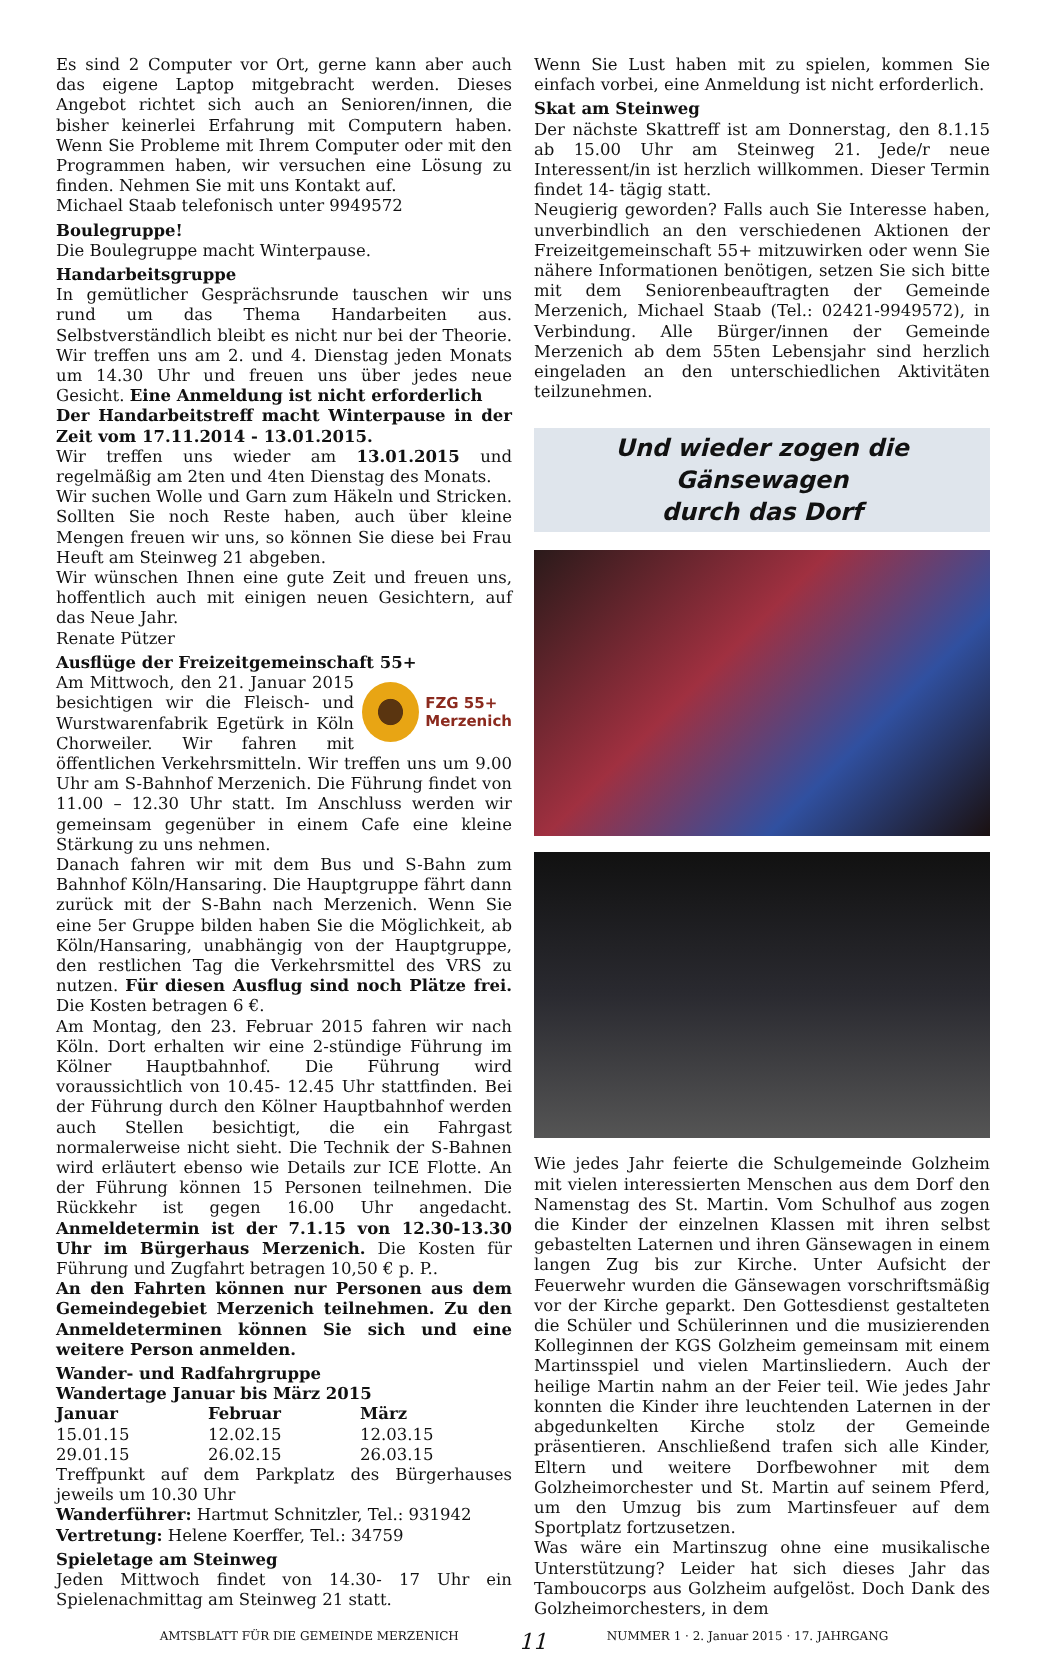Es sind 2 Computer vor Ort, gerne kann aber auch das eigene Laptop mitgebracht werden. Dieses Angebot richtet sich auch an Senioren/innen, die bisher keinerlei Erfahrung mit Computern haben. Wenn Sie Probleme mit Ihrem Computer oder mit den Programmen haben, wir versuchen eine Lösung zu finden. Nehmen Sie mit uns Kontakt auf.
Michael Staab telefonisch unter 9949572
Boulegruppe!
Die Boulegruppe macht Winterpause.
Handarbeitsgruppe
In gemütlicher Gesprächsrunde tauschen wir uns rund um das Thema Handarbeiten aus. Selbstverständlich bleibt es nicht nur bei der Theorie. Wir treffen uns am 2. und 4. Dienstag jeden Monats um 14.30 Uhr und freuen uns über jedes neue Gesicht. Eine Anmeldung ist nicht erforderlich
Der Handarbeitstreff macht Winterpause in der Zeit vom 17.11.2014 - 13.01.2015.
Wir treffen uns wieder am 13.01.2015 und regelmäßig am 2ten und 4ten Dienstag des Monats.
Wir suchen Wolle und Garn zum Häkeln und Stricken. Sollten Sie noch Reste haben, auch über kleine Mengen freuen wir uns, so können Sie diese bei Frau Heuft am Steinweg 21 abgeben.
Wir wünschen Ihnen eine gute Zeit und freuen uns, hoffentlich auch mit einigen neuen Gesichtern, auf das Neue Jahr.
Renate Pützer
Ausflüge der Freizeitgemeinschaft 55+
FZG 55+
Merzenich
Am Mittwoch, den 21. Januar 2015 besichtigen wir die Fleisch- und Wurstwarenfabrik Egetürk in Köln Chorweiler. Wir fahren mit öffentlichen Verkehrsmitteln. Wir treffen uns um 9.00 Uhr am S-Bahnhof Merzenich. Die Führung findet von 11.00 – 12.30 Uhr statt. Im Anschluss werden wir gemeinsam gegenüber in einem Cafe eine kleine Stärkung zu uns nehmen.
Danach fahren wir mit dem Bus und S-Bahn zum Bahnhof Köln/Hansaring. Die Hauptgruppe fährt dann zurück mit der S-Bahn nach Merzenich. Wenn Sie eine 5er Gruppe bilden haben Sie die Möglichkeit, ab Köln/Hansaring, unabhängig von der Hauptgruppe, den restlichen Tag die Verkehrsmittel des VRS zu nutzen. Für diesen Ausflug sind noch Plätze frei. Die Kosten betragen 6 €.
Am Montag, den 23. Februar 2015 fahren wir nach Köln. Dort erhalten wir eine 2-stündige Führung im Kölner Hauptbahnhof. Die Führung wird voraussichtlich von 10.45- 12.45 Uhr stattfinden. Bei der Führung durch den Kölner Hauptbahnhof werden auch Stellen besichtigt, die ein Fahrgast normalerweise nicht sieht. Die Technik der S-Bahnen wird erläutert ebenso wie Details zur ICE Flotte. An der Führung können 15 Personen teilnehmen. Die Rückkehr ist gegen 16.00 Uhr angedacht. Anmeldetermin ist der 7.1.15 von 12.30-13.30 Uhr im Bürgerhaus Merzenich. Die Kosten für Führung und Zugfahrt betragen 10,50 € p. P..
An den Fahrten können nur Personen aus dem Gemeindegebiet Merzenich teilnehmen. Zu den Anmeldeterminen können Sie sich und eine weitere Person anmelden.
Wander- und Radfahrgruppe
Wandertage Januar bis März 2015
| Januar | Februar | März |
| --- | --- | --- |
| 15.01.15 | 12.02.15 | 12.03.15 |
| 29.01.15 | 26.02.15 | 26.03.15 |
Treffpunkt auf dem Parkplatz des Bürgerhauses jeweils um 10.30 Uhr
Wanderführer: Hartmut Schnitzler, Tel.: 931942
Vertretung: Helene Koerffer, Tel.: 34759
Spieletage am Steinweg
Jeden Mittwoch findet von 14.30- 17 Uhr ein Spielenachmittag am Steinweg 21 statt.
Wenn Sie Lust haben mit zu spielen, kommen Sie einfach vorbei, eine Anmeldung ist nicht erforderlich.
Skat am Steinweg
Der nächste Skattreff ist am Donnerstag, den 8.1.15 ab 15.00 Uhr am Steinweg 21. Jede/r neue Interessent/in ist herzlich willkommen. Dieser Termin findet 14- tägig statt.
Neugierig geworden? Falls auch Sie Interesse haben, unverbindlich an den verschiedenen Aktionen der Freizeitgemeinschaft 55+ mitzuwirken oder wenn Sie nähere Informationen benötigen, setzen Sie sich bitte mit dem Seniorenbeauftragten der Gemeinde Merzenich, Michael Staab (Tel.: 02421-9949572), in Verbindung. Alle Bürger/innen der Gemeinde Merzenich ab dem 55ten Lebensjahr sind herzlich eingeladen an den unterschiedlichen Aktivitäten teilzunehmen.
Und wieder zogen die Gänsewagen
durch das Dorf
Wie jedes Jahr feierte die Schulgemeinde Golzheim mit vielen interessierten Menschen aus dem Dorf den Namenstag des St. Martin. Vom Schulhof aus zogen die Kinder der einzelnen Klassen mit ihren selbst gebastelten Laternen und ihren Gänsewagen in einem langen Zug bis zur Kirche. Unter Aufsicht der Feuerwehr wurden die Gänsewagen vorschriftsmäßig vor der Kirche geparkt. Den Gottesdienst gestalteten die Schüler und Schülerinnen und die musizierenden Kolleginnen der KGS Golzheim gemeinsam mit einem Martinsspiel und vielen Martinsliedern. Auch der heilige Martin nahm an der Feier teil. Wie jedes Jahr konnten die Kinder ihre leuchtenden Laternen in der abgedunkelten Kirche stolz der Gemeinde präsentieren. Anschließend trafen sich alle Kinder, Eltern und weitere Dorfbewohner mit dem Golzheimorchester und St. Martin auf seinem Pferd, um den Umzug bis zum Martinsfeuer auf dem Sportplatz fortzusetzen.
Was wäre ein Martinszug ohne eine musikalische Unterstützung? Leider hat sich dieses Jahr das Tamboucorps aus Golzheim aufgelöst. Doch Dank des Golzheimorchesters, in dem
AMTSBLATT FÜR DIE GEMEINDE MERZENICH 11 NUMMER 1 · 2. Januar 2015 · 17. JAHRGANG